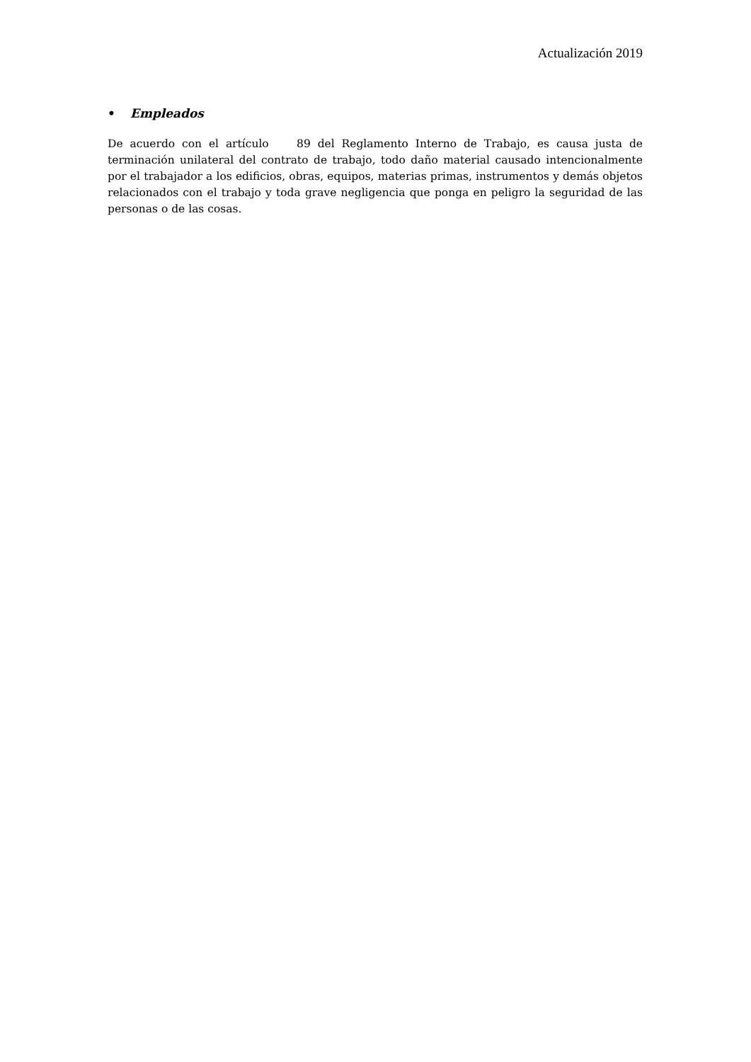Actualización 2019
• Empleados
De acuerdo con el artículo 89 del Reglamento Interno de Trabajo, es causa justa de terminación unilateral del contrato de trabajo, todo daño material causado intencionalmente por el trabajador a los edificios, obras, equipos, materias primas, instrumentos y demás objetos relacionados con el trabajo y toda grave negligencia que ponga en peligro la seguridad de las personas o de las cosas.